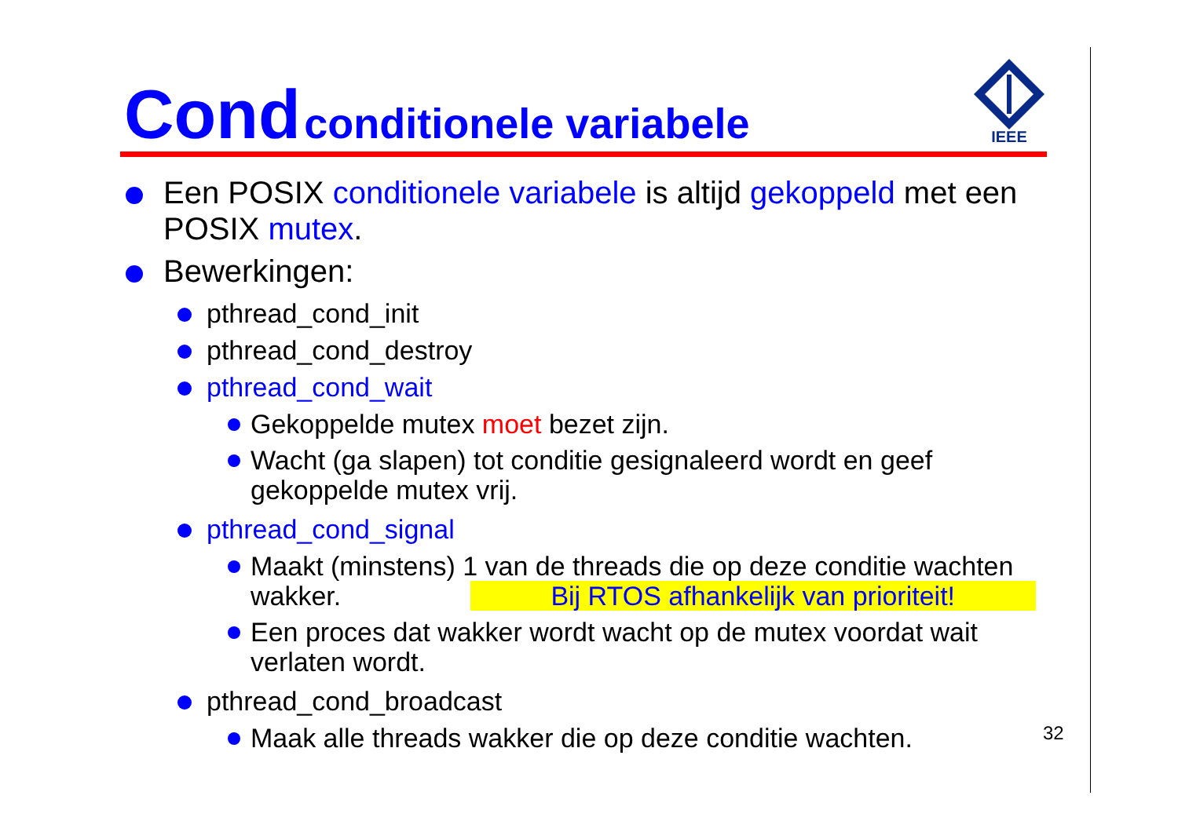Cond conditionele variabele
IEEE
Een POSIX conditionele variabele is altijd gekoppeld met een POSIX mutex.
Bewerkingen:
pthread_cond_init
pthread_cond_destroy
pthread_cond_wait
Gekoppelde mutex moet bezet zijn.
Wacht (ga slapen) tot conditie gesignaleerd wordt en geef gekoppelde mutex vrij.
pthread_cond_signal
Maakt (minstens) 1 van de threads die op deze conditie wachten
wakker. Bij RTOS afhankelijk van prioriteit!
Een proces dat wakker wordt wacht op de mutex voordat wait verlaten wordt.
pthread_cond_broadcast
Maak alle threads wakker die op deze conditie wachten.
32